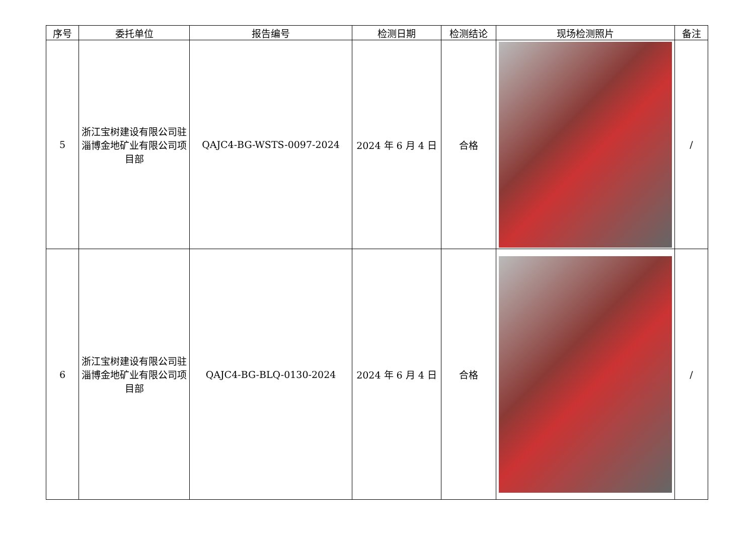| 序号 | 委托单位 | 报告编号 | 检测日期 | 检测结论 | 现场检测照片 | 备注 |
| --- | --- | --- | --- | --- | --- | --- |
| 5 | 浙江宝树建设有限公司驻淄博金地矿业有限公司项目部 | QAJC4-BG-WSTS-0097-2024 | 2024 年 6 月 4 日 | 合格 | | / |
| 6 | 浙江宝树建设有限公司驻淄博金地矿业有限公司项目部 | QAJC4-BG-BLQ-0130-2024 | 2024 年 6 月 4 日 | 合格 | | / |